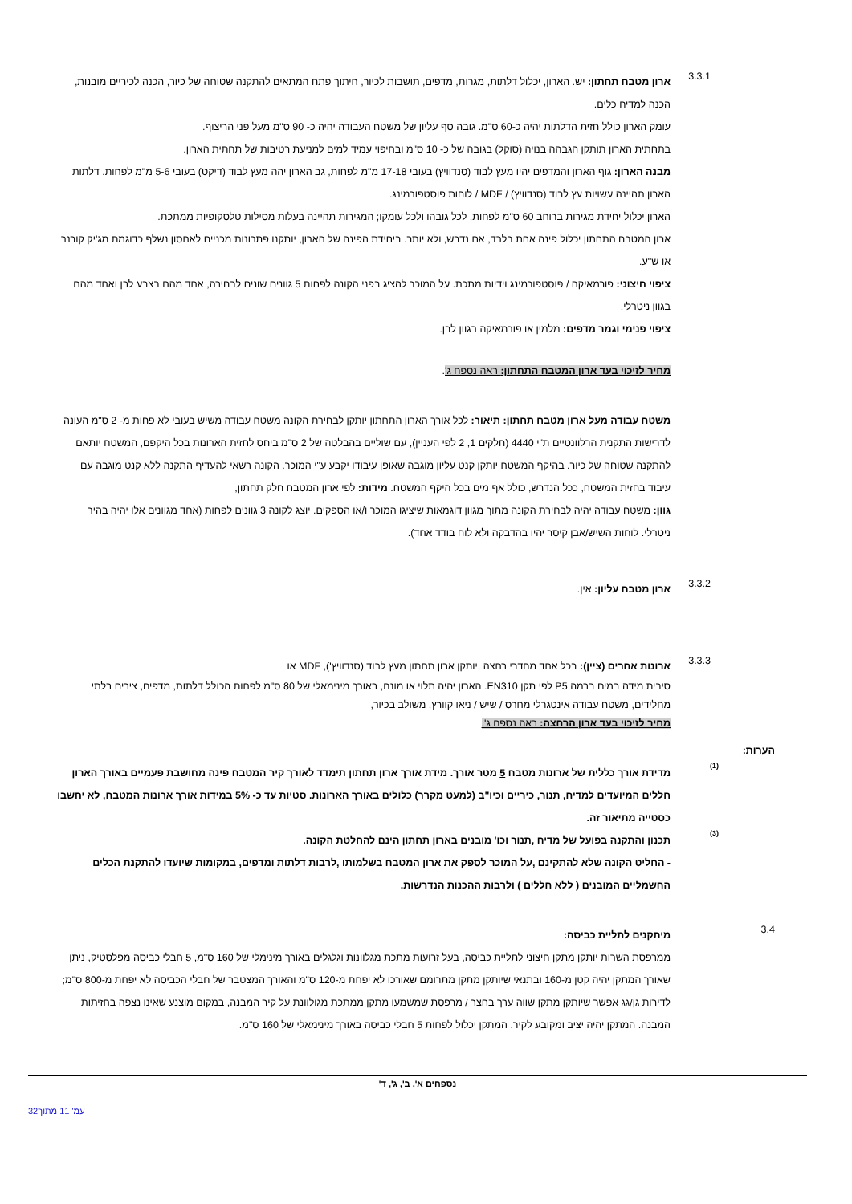3.3.1
ארון מטבח תחתון: יש. הארון, יכלול דלתות, מגרות, מדפים, תושבות לכיור, חיתוך פתח המתאים להתקנה שטוחה של כיור, הכנה לכיריים מובנות, הכנה למדיח כלים.
עומק הארון כולל חזית הדלתות יהיה כ-60 ס"מ. גובה סף עליון של משטח העבודה יהיה כ- 90 ס"מ מעל פני הריצוף.
בתחתית הארון תותקן הגבהה בנויה (סוקל) בגובה של כ- 10 ס"מ ובחיפוי עמיד למים למניעת רטיבות של תחתית הארון.
מבנה הארון: גוף הארון והמדפים יהיו מעץ לבוד (סנדוויץ) בעובי 17-18 מ"מ לפחות, גב הארון יהה מעץ לבוד (דיקט) בעובי 5-6 מ"מ לפחות. דלתות הארון תהיינה עשויות עץ לבוד (סנדוויץ) / MDF / לוחות פוסטפורמינג.
הארון יכלול יחידת מגירות ברוחב 60 ס"מ לפחות, לכל גובהו ולכל עומקו; המגירות תהיינה בעלות מסילות טלסקופיות ממתכת.
ארון המטבח התחתון יכלול פינה אחת בלבד, אם נדרש, ולא יותר. ביחידת הפינה של הארון, יותקנו פתרונות מכניים לאחסון נשלף כדוגמת מג'יק קורנר או ש"ע.
ציפוי חיצוני: פורמאיקה / פוסטפורמינג וידיות מתכת. על המוכר להציג בפני הקונה לפחות 5 גוונים שונים לבחירה, אחד מהם בצבע לבן ואחד מהם בגוון ניטרלי.
ציפוי פנימי וגמר מדפים: מלמין או פורמאיקה בגוון לבן.
מחיר לזיכוי בעד ארון המטבח התחתון: ראה נספח ג'.
משטח עבודה מעל ארון מטבח תחתון: תיאור: לכל אורך הארון התחתון יותקן לבחירת הקונה משטח עבודה משיש בעובי לא פחות מ- 2 ס"מ העונה לדרישות התקנית הרלוונטיים ת"י 4440 (חלקים 1, 2 לפי העניין), עם שוליים בהבלטה של 2 ס"מ ביחס לחזית הארונות בכל היקפם, המשטח יותאם להתקנה שטוחה של כיור. בהיקף המשטח יותקן קנט עליון מוגבה שאופן עיבודו יקבע ע"י המוכר. הקונה רשאי להעדיף התקנה ללא קנט מוגבה עם עיבוד בחזית המשטח, ככל הנדרש, כולל אף מים בכל היקף המשטח. מידות: לפי ארון המטבח חלק תחתון,
גוון: משטח עבודה יהיה לבחירת הקונה מתוך מגוון דוגמאות שיציגו המוכר ו/או הספקים. יוצג לקונה 3 גוונים לפחות (אחד מגוונים אלו יהיה בהיר ניטרלי. לוחות השיש/אבן קיסר יהיו בהדבקה ולא לוח בודד אחד).
3.3.2
ארון מטבח עליון: אין.
3.3.3
ארונות אחרים (ציין): בכל אחד מחדרי רחצה ,יותקן ארון תחתון מעץ לבוד (סנדוויץ'), MDF או
סיבית מידה במים ברמה P5 לפי תקן EN310. הארון יהיה תלוי או מונח, באורך מינימאלי של 80 ס"מ לפחות הכולל דלתות, מדפים, צירים בלתי מחלידים, משטח עבודה אינטגרלי מחרס / שיש / ניאו קוורץ, משולב בכיור,
מחיר לזיכוי בעד ארון הרחצה: ראה נספח ג'.
הערות:
(1)
מדידת אורך כללית של ארונות מטבח 5 מטר אורך. מידת אורך ארון תחתון תימדד לאורך קיר המטבח פינה מחושבת פעמיים באורך הארון חללים המיועדים למדיח, תנור, כיריים וכיו"ב (למעט מקרר) כלולים באורך הארונות. סטיות עד כ- 5% במידות אורך ארונות המטבח, לא יחשבו כסטייה מתיאור זה.
(3)
תכנון והתקנה בפועל של מדיח ,תנור וכו' מובנים בארון תחתון הינם להחלטת הקונה.
- החליט הקונה שלא להתקינם ,על המוכר לספק את ארון המטבח בשלמותו ,לרבות דלתות ומדפים, במקומות שיועדו להתקנת הכלים החשמליים המובנים ( ללא חללים ) ולרבות ההכנות הנדרשות.
3.4
מיתקנים לתליית כביסה:
ממרפסת השרות יותקן מתקן חיצוני לתליית כביסה, בעל זרועות מתכת מגלוונות וגלגלים באורך מינימלי של 160 ס"מ, 5 חבלי כביסה מפלסטיק, ניתן שאורך המתקן יהיה קטן מ-160 ובתנאי שיותקן מתקן מתרומם שאורכו לא יפחת מ-120 ס"מ והאורך המצטבר של חבלי הכביסה לא יפחת מ-800 ס"מ; לדירות גן/גג אפשר שיותקן מתקן שווה ערך בחצר / מרפסת שמשמעו מתקן ממתכת מגולוונת על קיר המבנה, במקום מוצנע שאינו נצפה בחזיתות המבנה. המתקן יהיה יציב ומקובע לקיר. המתקן יכלול לפחות 5 חבלי כביסה באורך מינימאלי של 160 ס"מ.
נספחים א', ב', ג', ד'
עמ' 11 מתוך32